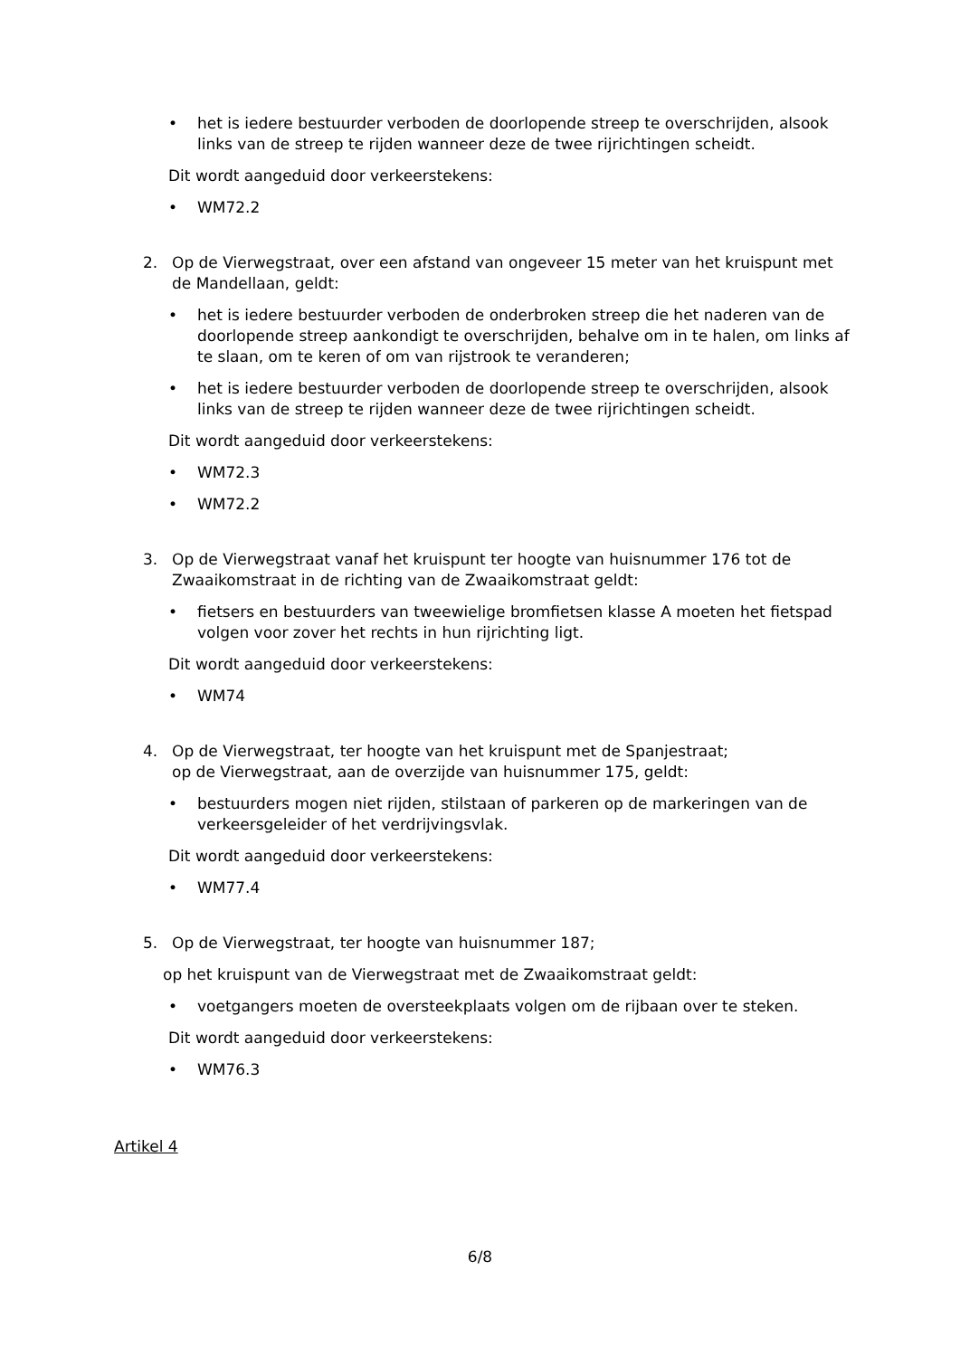• het is iedere bestuurder verboden de doorlopende streep te overschrijden, alsook links van de streep te rijden wanneer deze de twee rijrichtingen scheidt.
Dit wordt aangeduid door verkeerstekens:
• WM72.2
2. Op de Vierwegstraat, over een afstand van ongeveer 15 meter van het kruispunt met de Mandellaan, geldt:
• het is iedere bestuurder verboden de onderbroken streep die het naderen van de doorlopende streep aankondigt te overschrijden, behalve om in te halen, om links af te slaan, om te keren of om van rijstrook te veranderen;
• het is iedere bestuurder verboden de doorlopende streep te overschrijden, alsook links van de streep te rijden wanneer deze de twee rijrichtingen scheidt.
Dit wordt aangeduid door verkeerstekens:
• WM72.3
• WM72.2
3. Op de Vierwegstraat vanaf het kruispunt ter hoogte van huisnummer 176 tot de Zwaaikomstraat in de richting van de Zwaaikomstraat geldt:
• fietsers en bestuurders van tweewielige bromfietsen klasse A moeten het fietspad volgen voor zover het rechts in hun rijrichting ligt.
Dit wordt aangeduid door verkeerstekens:
• WM74
4. Op de Vierwegstraat, ter hoogte van het kruispunt met de Spanjestraat;
op de Vierwegstraat, aan de overzijde van huisnummer 175, geldt:
• bestuurders mogen niet rijden, stilstaan of parkeren op de markeringen van de verkeersgeleider of het verdrijvingsvlak.
Dit wordt aangeduid door verkeerstekens:
• WM77.4
5. Op de Vierwegstraat, ter hoogte van huisnummer 187;
op het kruispunt van de Vierwegstraat met de Zwaaikomstraat geldt:
• voetgangers moeten de oversteekplaats volgen om de rijbaan over te steken.
Dit wordt aangeduid door verkeerstekens:
• WM76.3
Artikel 4
6/8